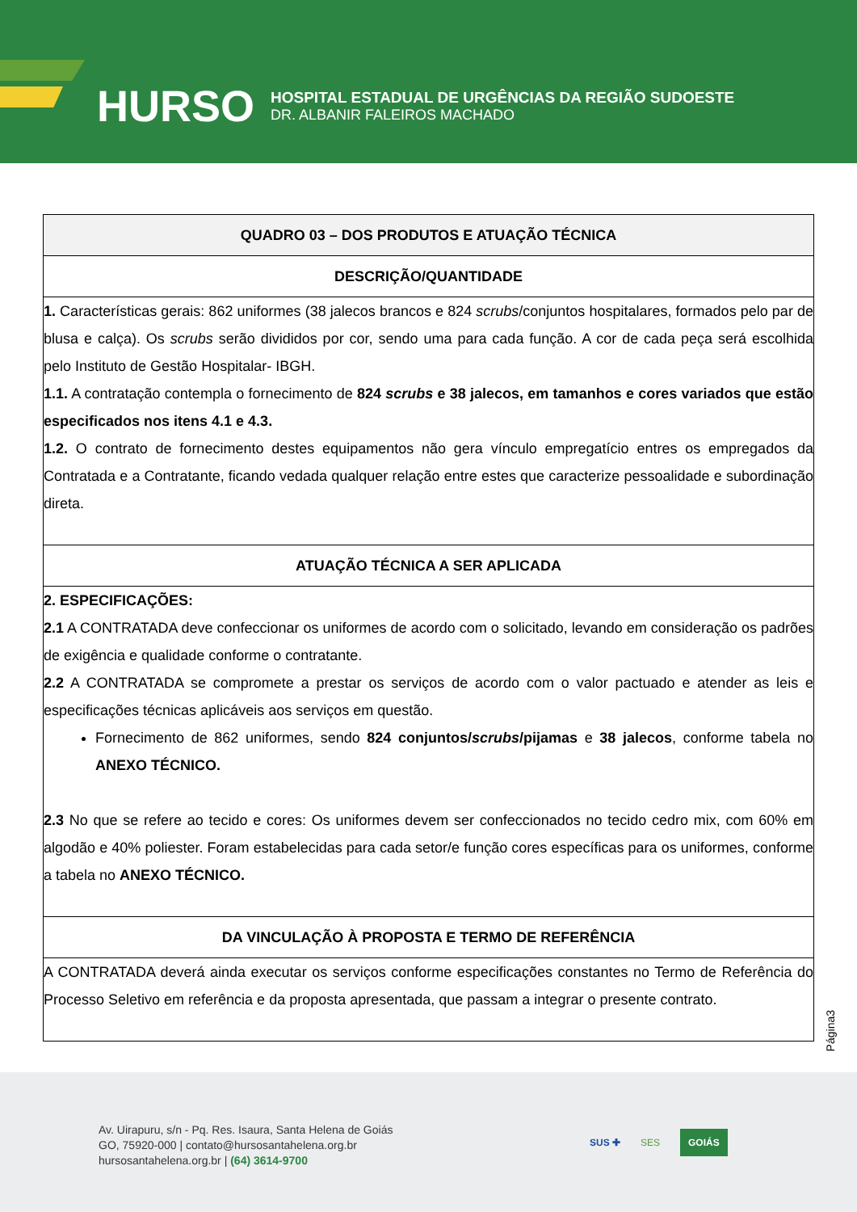HURSO
HOSPITAL ESTADUAL DE URGÊNCIAS DA REGIÃO SUDOESTE
DR. ALBANIR FALEIROS MACHADO
| QUADRO 03 – DOS PRODUTOS E ATUAÇÃO TÉCNICA |
| --- |
| DESCRIÇÃO/QUANTIDADE |
| 1. Características gerais: 862 uniformes (38 jalecos brancos e 824 scrubs /conjuntos hospitalares, formados pelo par de blusa e calça). Os scrubs serão divididos por cor, sendo uma para cada função. A cor de cada peça será escolhida pelo Instituto de Gestão Hospitalar- IBGH. 1.1. A contratação contempla o fornecimento de 824 scrubs e 38 jalecos, em tamanhos e cores variados que estão especificados nos itens 4.1 e 4.3. 1.2. O contrato de fornecimento destes equipamentos não gera vínculo empregatício entres os empregados da Contratada e a Contratante, ficando vedada qualquer relação entre estes que caracterize pessoalidade e subordinação direta. |
| ATUAÇÃO TÉCNICA A SER APLICADA |
| 2. ESPECIFICAÇÕES: 2.1 A CONTRATADA deve confeccionar os uniformes de acordo com o solicitado, levando em consideração os padrões de exigência e qualidade conforme o contratante. 2.2 A CONTRATADA se compromete a prestar os serviços de acordo com o valor pactuado e atender as leis e especificações técnicas aplicáveis aos serviços em questão. Fornecimento de 862 uniformes, sendo 824 conjuntos/ scrubs /pijamas e 38 jalecos , conforme tabela no ANEXO TÉCNICO. 2.3 No que se refere ao tecido e cores: Os uniformes devem ser confeccionados no tecido cedro mix, com 60% em algodão e 40% poliester. Foram estabelecidas para cada setor/e função cores específicas para os uniformes, conforme a tabela no ANEXO TÉCNICO. |
| DA VINCULAÇÃO À PROPOSTA E TERMO DE REFERÊNCIA |
| A CONTRATADA deverá ainda executar os serviços conforme especificações constantes no Termo de Referência do Processo Seletivo em referência e da proposta apresentada, que passam a integrar o presente contrato. |
Página3
Av. Uirapuru, s/n - Pq. Res. Isaura, Santa Helena de Goiás
GO, 75920-000 | contato@hursosantahelena.org.br
hursosantahelena.org.br | (64) 3614-9700
SUS ✚ SES GOIÁS